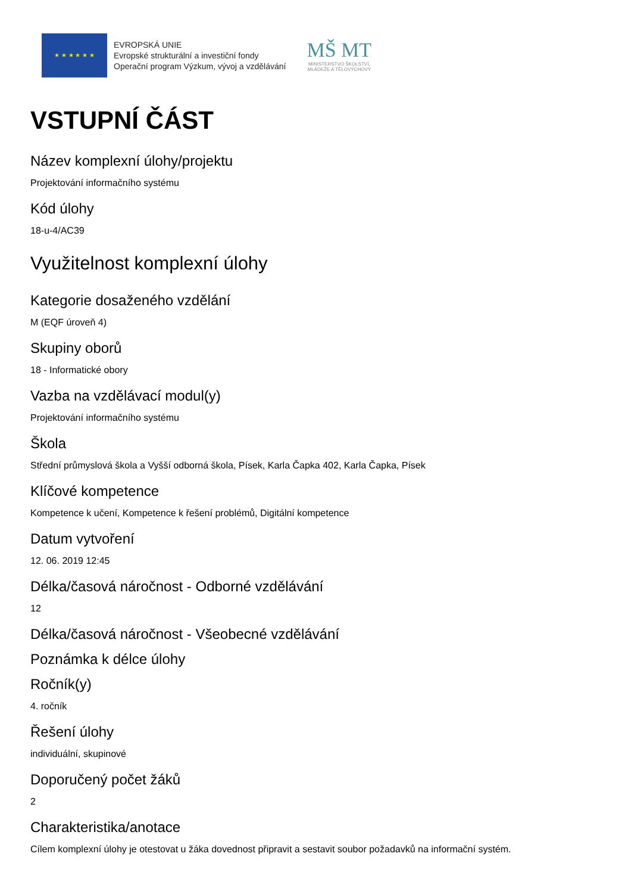★ ★ ★ ★ ★ ★
EVROPSKÁ UNIE
Evropské strukturální a investiční fondy
Operační program Výzkum, vývoj a vzdělávání
MŠ MT
MINISTERSTVO ŠKOLSTVÍ,
MLÁDEŽE A TĚLOVÝCHOVY
VSTUPNÍ ČÁST
Název komplexní úlohy/projektu
Projektování informačního systému
Kód úlohy
18-u-4/AC39
Využitelnost komplexní úlohy
Kategorie dosaženého vzdělání
M (EQF úroveň 4)
Skupiny oborů
18 - Informatické obory
Vazba na vzdělávací modul(y)
Projektování informačního systému
Škola
Střední průmyslová škola a Vyšší odborná škola, Písek, Karla Čapka 402, Karla Čapka, Písek
Klíčové kompetence
Kompetence k učení, Kompetence k řešení problémů, Digitální kompetence
Datum vytvoření
12. 06. 2019 12:45
Délka/časová náročnost - Odborné vzdělávání
12
Délka/časová náročnost - Všeobecné vzdělávání
Poznámka k délce úlohy
Ročník(y)
4. ročník
Řešení úlohy
individuální, skupinové
Doporučený počet žáků
2
Charakteristika/anotace
Cílem komplexní úlohy je otestovat u žáka dovednost připravit a sestavit soubor požadavků na informační systém.